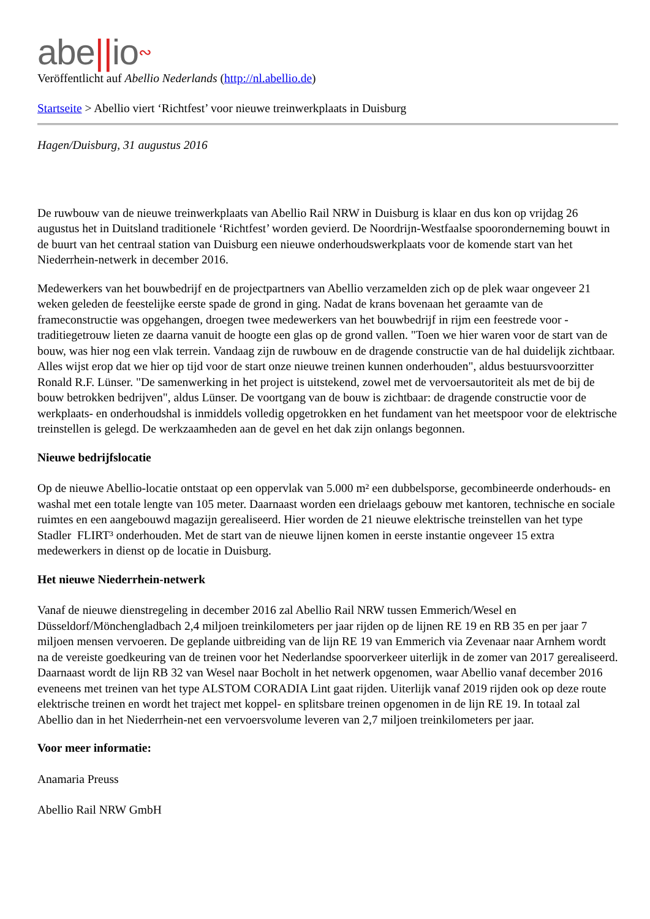abe||io∾
Veröffentlicht auf Abellio Nederlands (http://nl.abellio.de)
Startseite > Abellio viert ‘Richtfest’ voor nieuwe treinwerkplaats in Duisburg
Hagen/Duisburg, 31 augustus 2016
De ruwbouw van de nieuwe treinwerkplaats van Abellio Rail NRW in Duisburg is klaar en dus kon op vrijdag 26 augustus het in Duitsland traditionele ‘Richtfest’ worden gevierd. De Noordrijn-Westfaalse spooronderneming bouwt in de buurt van het centraal station van Duisburg een nieuwe onderhoudswerkplaats voor de komende start van het Niederrhein-netwerk in december 2016.
Medewerkers van het bouwbedrijf en de projectpartners van Abellio verzamelden zich op de plek waar ongeveer 21 weken geleden de feestelijke eerste spade de grond in ging. Nadat de krans bovenaan het geraamte van de frameconstructie was opgehangen, droegen twee medewerkers van het bouwbedrijf in rijm een feestrede voor - traditiegetrouw lieten ze daarna vanuit de hoogte een glas op de grond vallen. "Toen we hier waren voor de start van de bouw, was hier nog een vlak terrein. Vandaag zijn de ruwbouw en de dragende constructie van de hal duidelijk zichtbaar. Alles wijst erop dat we hier op tijd voor de start onze nieuwe treinen kunnen onderhouden", aldus bestuursvoorzitter Ronald R.F. Lünser. "De samenwerking in het project is uitstekend, zowel met de vervoersautoriteit als met de bij de bouw betrokken bedrijven", aldus Lünser. De voortgang van de bouw is zichtbaar: de dragende constructie voor de werkplaats- en onderhoudshal is inmiddels volledig opgetrokken en het fundament van het meetspoor voor de elektrische treinstellen is gelegd. De werkzaamheden aan de gevel en het dak zijn onlangs begonnen.
Nieuwe bedrijfslocatie
Op de nieuwe Abellio-locatie ontstaat op een oppervlak van 5.000 m² een dubbelsporse, gecombineerde onderhouds- en washal met een totale lengte van 105 meter. Daarnaast worden een drielaags gebouw met kantoren, technische en sociale ruimtes en een aangebouwd magazijn gerealiseerd. Hier worden de 21 nieuwe elektrische treinstellen van het type Stadler FLIRT³ onderhouden. Met de start van de nieuwe lijnen komen in eerste instantie ongeveer 15 extra medewerkers in dienst op de locatie in Duisburg.
Het nieuwe Niederrhein-netwerk
Vanaf de nieuwe dienstregeling in december 2016 zal Abellio Rail NRW tussen Emmerich/Wesel en Düsseldorf/Mönchengladbach 2,4 miljoen treinkilometers per jaar rijden op de lijnen RE 19 en RB 35 en per jaar 7 miljoen mensen vervoeren. De geplande uitbreiding van de lijn RE 19 van Emmerich via Zevenaar naar Arnhem wordt na de vereiste goedkeuring van de treinen voor het Nederlandse spoorverkeer uiterlijk in de zomer van 2017 gerealiseerd. Daarnaast wordt de lijn RB 32 van Wesel naar Bocholt in het netwerk opgenomen, waar Abellio vanaf december 2016 eveneens met treinen van het type ALSTOM CORADIA Lint gaat rijden. Uiterlijk vanaf 2019 rijden ook op deze route elektrische treinen en wordt het traject met koppel- en splitsbare treinen opgenomen in de lijn RE 19. In totaal zal Abellio dan in het Niederrhein-net een vervoersvolume leveren van 2,7 miljoen treinkilometers per jaar.
Voor meer informatie:
Anamaria Preuss
Abellio Rail NRW GmbH